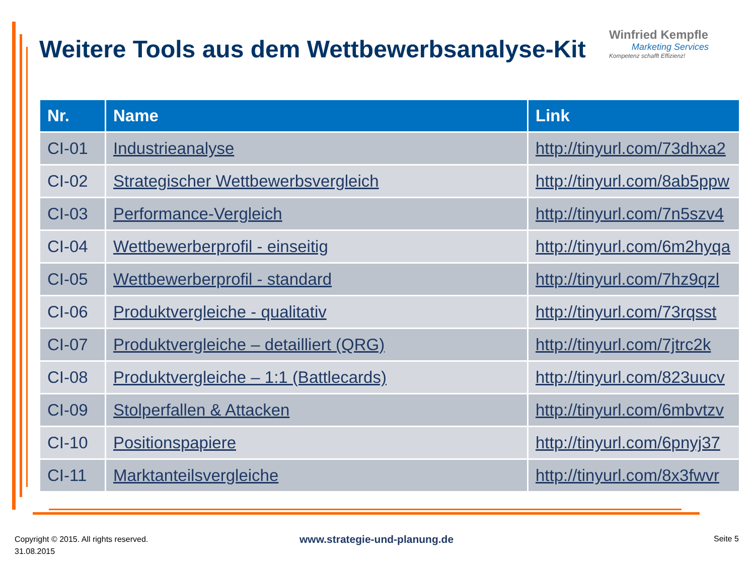Weitere Tools aus dem Wettbewerbsanalyse-Kit
Winfried Kempfle
Marketing Services
Kompetenz schafft Effizienz!
| Nr. | Name | Link |
| --- | --- | --- |
| CI-01 | Industrieanalyse | http://tinyurl.com/73dhxa2 |
| CI-02 | Strategischer Wettbewerbsvergleich | http://tinyurl.com/8ab5ppw |
| CI-03 | Performance-Vergleich | http://tinyurl.com/7n5szv4 |
| CI-04 | Wettbewerberprofil - einseitig | http://tinyurl.com/6m2hyqa |
| CI-05 | Wettbewerberprofil - standard | http://tinyurl.com/7hz9qzl |
| CI-06 | Produktvergleiche - qualitativ | http://tinyurl.com/73rqsst |
| CI-07 | Produktvergleiche – detailliert (QRG) | http://tinyurl.com/7jtrc2k |
| CI-08 | Produktvergleiche – 1:1 (Battlecards) | http://tinyurl.com/823uucv |
| CI-09 | Stolperfallen & Attacken | http://tinyurl.com/6mbvtzv |
| CI-10 | Positionspapiere | http://tinyurl.com/6pnyj37 |
| CI-11 | Marktanteilsvergleiche | http://tinyurl.com/8x3fwvr |
Copyright © 2015. All rights reserved.
31.08.2015
www.strategie-und-planung.de Seite 5